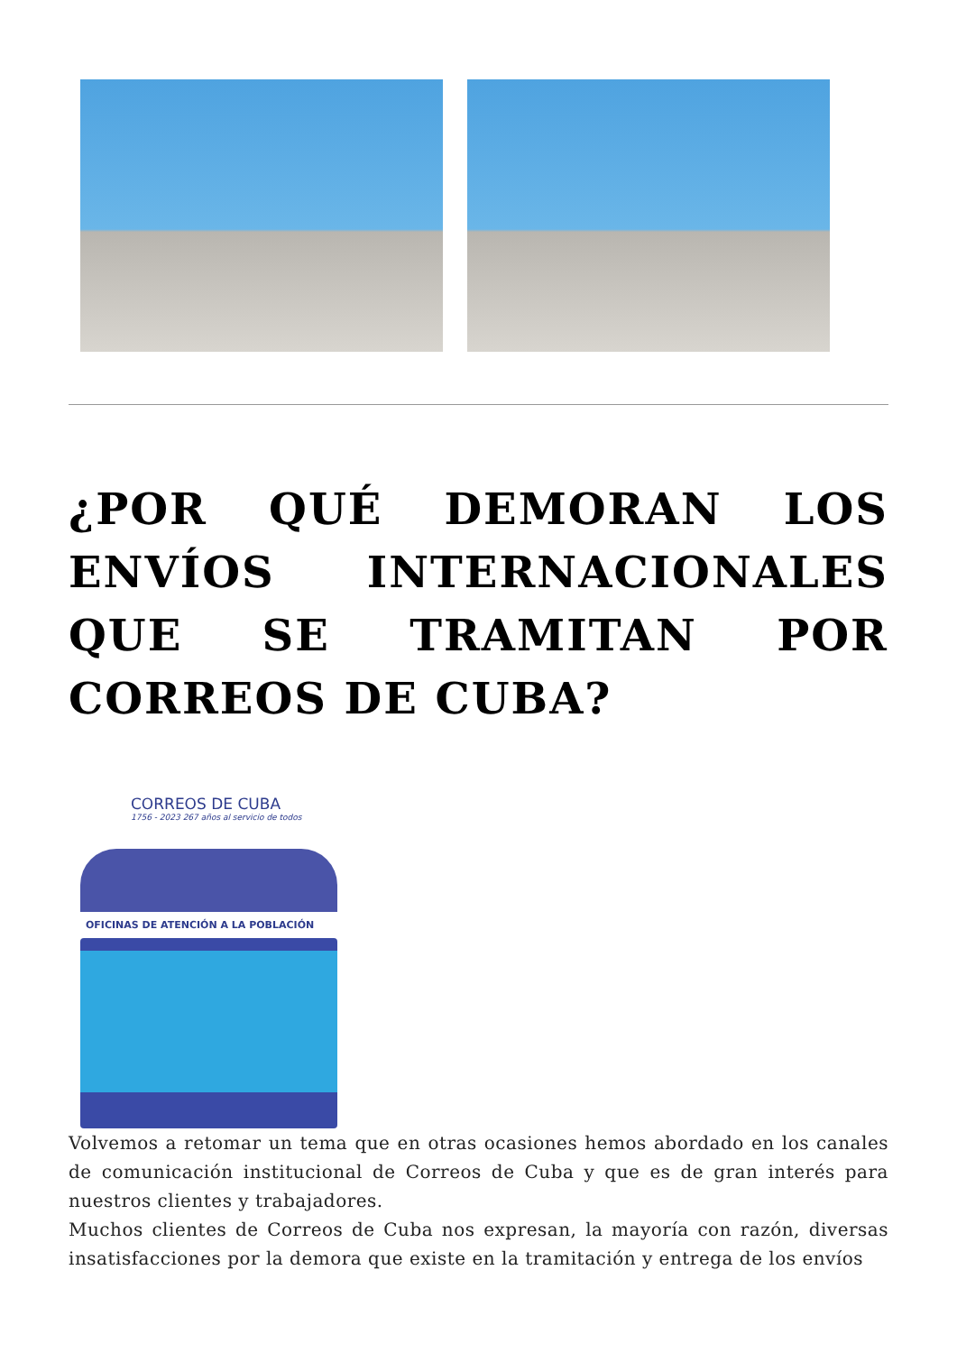¿POR QUÉ DEMORAN LOS ENVÍOS INTERNACIONALES QUE SE TRAMITAN POR CORREOS DE CUBA?
CORREOS DE CUBA
1756 - 2023 267 años al servicio de todos
OFICINAS DE ATENCIÓN A LA POBLACIÓN
Volvemos a retomar un tema que en otras ocasiones hemos abordado en los canales de comunicación institucional de Correos de Cuba y que es de gran interés para nuestros clientes y trabajadores.
Muchos clientes de Correos de Cuba nos expresan, la mayoría con razón, diversas insatisfacciones por la demora que existe en la tramitación y entrega de los envíos